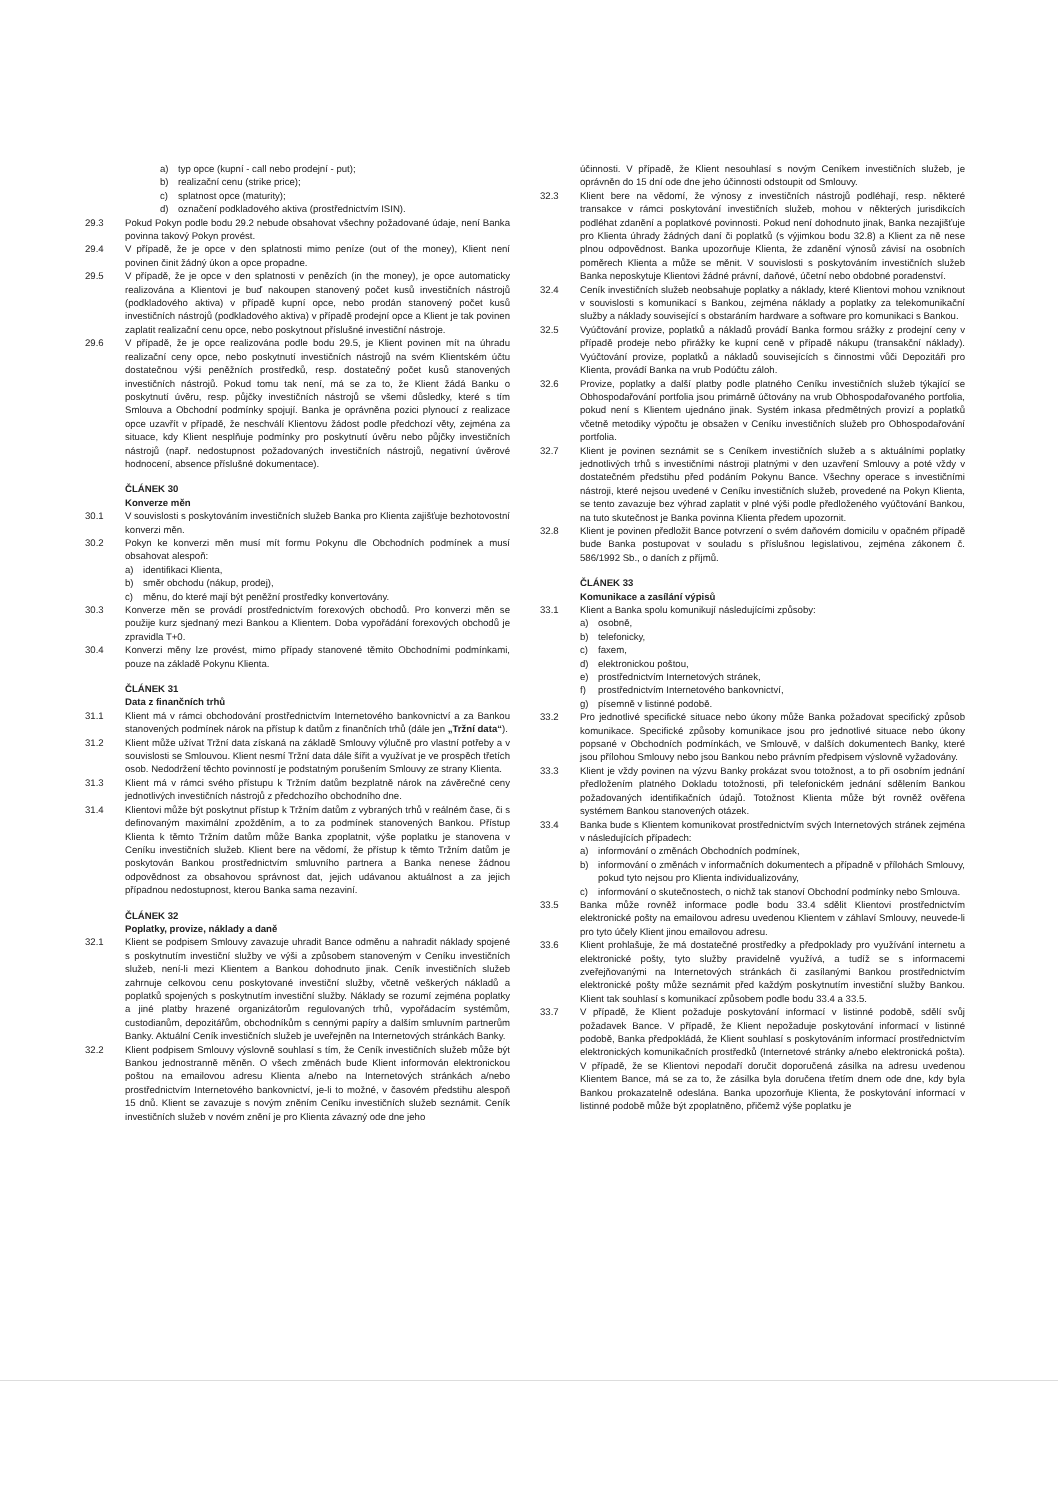a) typ opce (kupní - call nebo prodejní - put);
b) realizační cenu (strike price);
c) splatnost opce (maturity);
d) označení podkladového aktiva (prostřednictvím ISIN).
29.3 Pokud Pokyn podle bodu 29.2 nebude obsahovat všechny požadované údaje, není Banka povinna takový Pokyn provést.
29.4 V případě, že je opce v den splatnosti mimo peníze (out of the money), Klient není povinen činit žádný úkon a opce propadne.
29.5 V případě, že je opce v den splatnosti v penězích (in the money), je opce automaticky realizována a Klientovi je buď nakoupen stanovený počet kusů investičních nástrojů (podkladového aktiva) v případě kupní opce, nebo prodán stanovený počet kusů investičních nástrojů (podkladového aktiva) v případě prodejní opce a Klient je tak povinen zaplatit realizační cenu opce, nebo poskytnout příslušné investiční nástroje.
29.6 V případě, že je opce realizována podle bodu 29.5, je Klient povinen mít na úhradu realizační ceny opce, nebo poskytnutí investičních nástrojů na svém Klientském účtu dostatečnou výši peněžních prostředků, resp. dostatečný počet kusů stanovených investičních nástrojů. Pokud tomu tak není, má se za to, že Klient žádá Banku o poskytnutí úvěru, resp. půjčky investičních nástrojů se všemi důsledky, které s tím Smlouva a Obchodní podmínky spojují. Banka je oprávněna pozici plynoucí z realizace opce uzavřít v případě, že neschválí Klientovu žádost podle předchozí věty, zejména za situace, kdy Klient nesplňuje podmínky pro poskytnutí úvěru nebo půjčky investičních nástrojů (např. nedostupnost požadovaných investičních nástrojů, negativní úvěrové hodnocení, absence příslušné dokumentace).
ČLÁNEK 30
Konverze měn
30.1 V souvislosti s poskytováním investičních služeb Banka pro Klienta zajišťuje bezhotovostní konverzi měn.
30.2 Pokyn ke konverzi měn musí mít formu Pokynu dle Obchodních podmínek a musí obsahovat alespoň:
a) identifikaci Klienta,
b) směr obchodu (nákup, prodej),
c) měnu, do které mají být peněžní prostředky konvertovány.
30.3 Konverze měn se provádí prostřednictvím forexových obchodů. Pro konverzi měn se použije kurz sjednaný mezi Bankou a Klientem. Doba vypořádání forexových obchodů je zpravidla T+0.
30.4 Konverzi měny lze provést, mimo případy stanovené těmito Obchodními podmínkami, pouze na základě Pokynu Klienta.
ČLÁNEK 31
Data z finančních trhů
31.1 Klient má v rámci obchodování prostřednictvím Internetového bankovnictví a za Bankou stanovených podmínek nárok na přístup k datům z finančních trhů (dále jen „Tržní data“).
31.2 Klient může užívat Tržní data získaná na základě Smlouvy výlučně pro vlastní potřeby a v souvislosti se Smlouvou. Klient nesmí Tržní data dále šířit a využívat je ve prospěch třetích osob. Nedodržení těchto povinností je podstatným porušením Smlouvy ze strany Klienta.
31.3 Klient má v rámci svého přístupu k Tržním datům bezplatně nárok na závěrečné ceny jednotlivých investičních nástrojů z předchozího obchodního dne.
31.4 Klientovi může být poskytnut přístup k Tržním datům z vybraných trhů v reálném čase, či s definovaným maximální zpožděním, a to za podmínek stanovených Bankou. Přístup Klienta k těmto Tržním datům může Banka zpoplatnit, výše poplatku je stanovena v Ceníku investičních služeb. Klient bere na vědomí, že přístup k těmto Tržním datům je poskytován Bankou prostřednictvím smluvního partnera a Banka nenese žádnou odpovědnost za obsahovou správnost dat, jejich udávanou aktuálnost a za jejich případnou nedostupnost, kterou Banka sama nezaviní.
ČLÁNEK 32
Poplatky, provize, náklady a daně
32.1 Klient se podpisem Smlouvy zavazuje uhradit Bance odměnu a nahradit náklady spojené s poskytnutím investiční služby ve výši a způsobem stanoveným v Ceníku investičních služeb, není-li mezi Klientem a Bankou dohodnuto jinak. Ceník investičních služeb zahrnuje celkovou cenu poskytované investiční služby, včetně veškerých nákladů a poplatků spojených s poskytnutím investiční služby. Náklady se rozumí zejména poplatky a jiné platby hrazené organizátorům regulovaných trhů, vypořádacím systémům, custodianům, depozitářům, obchodníkům s cennými papíry a dalším smluvním partnerům Banky. Aktuální Ceník investičních služeb je uveřejněn na Internetových stránkách Banky.
32.2 Klient podpisem Smlouvy výslovně souhlasí s tím, že Ceník investičních služeb může být Bankou jednostranně měněn. O všech změnách bude Klient informován elektronickou poštou na emailovou adresu Klienta a/nebo na Internetových stránkách a/nebo prostřednictvím Internetového bankovnictví, je-li to možné, v časovém předstihu alespoň 15 dnů. Klient se zavazuje s novým zněním Ceníku investičních služeb seznámit. Ceník investičních služeb v novém znění je pro Klienta závazný ode dne jeho
účinnosti. V případě, že Klient nesouhlasí s novým Ceníkem investičních služeb, je oprávněn do 15 dní ode dne jeho účinnosti odstoupit od Smlouvy.
32.3 Klient bere na vědomí, že výnosy z investičních nástrojů podléhají, resp. některé transakce v rámci poskytování investičních služeb, mohou v některých jurisdikcích podléhat zdanění a poplatkové povinnosti. Pokud není dohodnuto jinak, Banka nezajišťuje pro Klienta úhrady žádných daní či poplatků (s výjimkou bodu 32.8) a Klient za ně nese plnou odpovědnost. Banka upozorňuje Klienta, že zdanění výnosů závisí na osobních poměrech Klienta a může se měnit. V souvislosti s poskytováním investičních služeb Banka neposkytuje Klientovi žádné právní, daňové, účetní nebo obdobné poradenství.
32.4 Ceník investičních služeb neobsahuje poplatky a náklady, které Klientovi mohou vzniknout v souvislosti s komunikací s Bankou, zejména náklady a poplatky za telekomunikační služby a náklady související s obstaráním hardware a software pro komunikaci s Bankou.
32.5 Vyúčtování provize, poplatků a nákladů provádí Banka formou srážky z prodejní ceny v případě prodeje nebo přirážky ke kupní ceně v případě nákupu (transakční náklady). Vyúčtování provize, poplatků a nákladů souvisejících s činnostmi vůči Depozitáři pro Klienta, provádí Banka na vrub Podúčtu záloh.
32.6 Provize, poplatky a další platby podle platného Ceníku investičních služeb týkající se Obhospodařování portfolia jsou primárně účtovány na vrub Obhospodařovaného portfolia, pokud není s Klientem ujednáno jinak. Systém inkasa předmětných provizí a poplatků včetně metodiky výpočtu je obsažen v Ceníku investičních služeb pro Obhospodařování portfolia.
32.7 Klient je povinen seznámit se s Ceníkem investičních služeb a s aktuálními poplatky jednotlivých trhů s investičními nástroji platnými v den uzavření Smlouvy a poté vždy v dostatečném předstihu před podáním Pokynu Bance. Všechny operace s investičními nástroji, které nejsou uvedené v Ceníku investičních služeb, provedené na Pokyn Klienta, se tento zavazuje bez výhrad zaplatit v plné výši podle předloženého vyúčtování Bankou, na tuto skutečnost je Banka povinna Klienta předem upozornit.
32.8 Klient je povinen předložit Bance potvrzení o svém daňovém domicilu v opačném případě bude Banka postupovat v souladu s příslušnou legislativou, zejména zákonem č. 586/1992 Sb., o daních z příjmů.
ČLÁNEK 33
Komunikace a zasílání výpisů
33.1 Klient a Banka spolu komunikují následujícími způsoby:
a) osobně,
b) telefonicky,
c) faxem,
d) elektronickou poštou,
e) prostřednictvím Internetových stránek,
f) prostřednictvím Internetového bankovnictví,
g) písemně v listinné podobě.
33.2 Pro jednotlivé specifické situace nebo úkony může Banka požadovat specifický způsob komunikace. Specifické způsoby komunikace jsou pro jednotlivé situace nebo úkony popsané v Obchodních podmínkách, ve Smlouvě, v dalších dokumentech Banky, které jsou přílohou Smlouvy nebo jsou Bankou nebo právním předpisem výslovně vyžadovány.
33.3 Klient je vždy povinen na výzvu Banky prokázat svou totožnost, a to při osobním jednání předložením platného Dokladu totožnosti, při telefonickém jednání sdělením Bankou požadovaných identifikačních údajů. Totožnost Klienta může být rovněž ověřena systémem Bankou stanovených otázek.
33.4 Banka bude s Klientem komunikovat prostřednictvím svých Internetových stránek zejména v následujících případech:
a) informování o změnách Obchodních podmínek,
b) informování o změnách v informačních dokumentech a případně v přílohách Smlouvy, pokud tyto nejsou pro Klienta individualizovány,
c) informování o skutečnostech, o nichž tak stanoví Obchodní podmínky nebo Smlouva.
33.5 Banka může rovněž informace podle bodu 33.4 sdělit Klientovi prostřednictvím elektronické pošty na emailovou adresu uvedenou Klientem v záhlaví Smlouvy, neuvede-li pro tyto účely Klient jinou emailovou adresu.
33.6 Klient prohlašuje, že má dostatečné prostředky a předpoklady pro využívání internetu a elektronické pošty, tyto služby pravidelně využívá, a tudíž se s informacemi zveřejňovanými na Internetových stránkách či zasílanými Bankou prostřednictvím elektronické pošty může seznámit před každým poskytnutím investiční služby Bankou. Klient tak souhlasí s komunikací způsobem podle bodu 33.4 a 33.5.
33.7 V případě, že Klient požaduje poskytování informací v listinné podobě, sdělí svůj požadavek Bance. V případě, že Klient nepožaduje poskytování informací v listinné podobě, Banka předpokládá, že Klient souhlasí s poskytováním informací prostřednictvím elektronických komunikačních prostředků (Internetové stránky a/nebo elektronická pošta). V případě, že se Klientovi nepodaří doručit doporučená zásilka na adresu uvedenou Klientem Bance, má se za to, že zásilka byla doručena třetím dnem ode dne, kdy byla Bankou prokazatelně odeslána. Banka upozorňuje Klienta, že poskytování informací v listinné podobě může být zpoplatněno, přičemž výše poplatku je